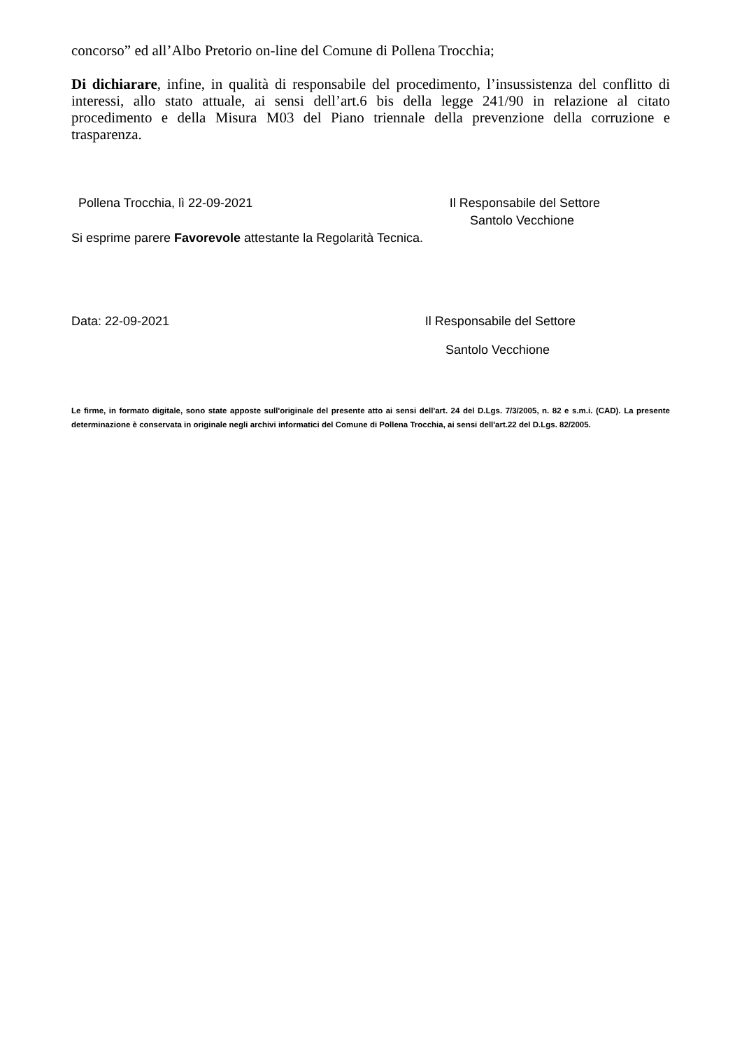concorso” ed all’Albo Pretorio on-line del Comune di Pollena Trocchia;
Di dichiarare, infine, in qualità di responsabile del procedimento, l’insussistenza del conflitto di interessi, allo stato attuale, ai sensi dell’art.6 bis della legge 241/90 in relazione al citato procedimento e della Misura M03 del Piano triennale della prevenzione della corruzione e trasparenza.
Pollena Trocchia, lì 22-09-2021 Il Responsabile del Settore
Santolo Vecchione
Si esprime parere Favorevole attestante la Regolarità Tecnica.
Data: 22-09-2021 Il Responsabile del Settore
Santolo Vecchione
Le firme, in formato digitale, sono state apposte sull'originale del presente atto ai sensi dell'art. 24 del D.Lgs. 7/3/2005, n. 82 e s.m.i. (CAD). La presente determinazione è conservata in originale negli archivi informatici del Comune di Pollena Trocchia, ai sensi dell'art.22 del D.Lgs. 82/2005.